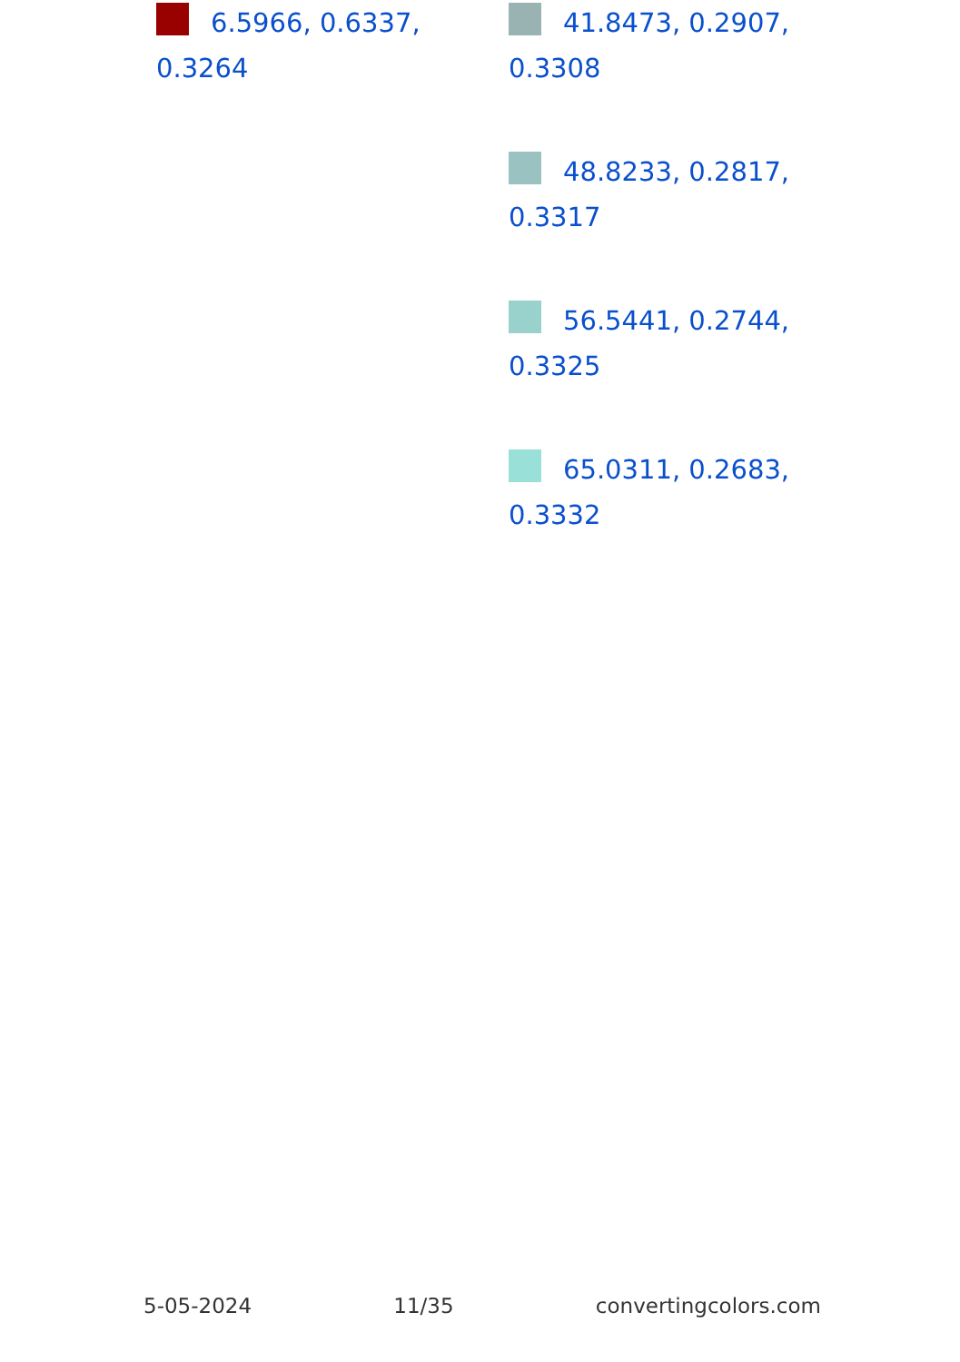6.5966, 0.6337, 0.3264 41.8473, 0.2907, 0.3308
48.8233, 0.2817, 0.3317
56.5441, 0.2744, 0.3325
65.0311, 0.2683, 0.3332
5-05-2024 11/35 convertingcolors.com